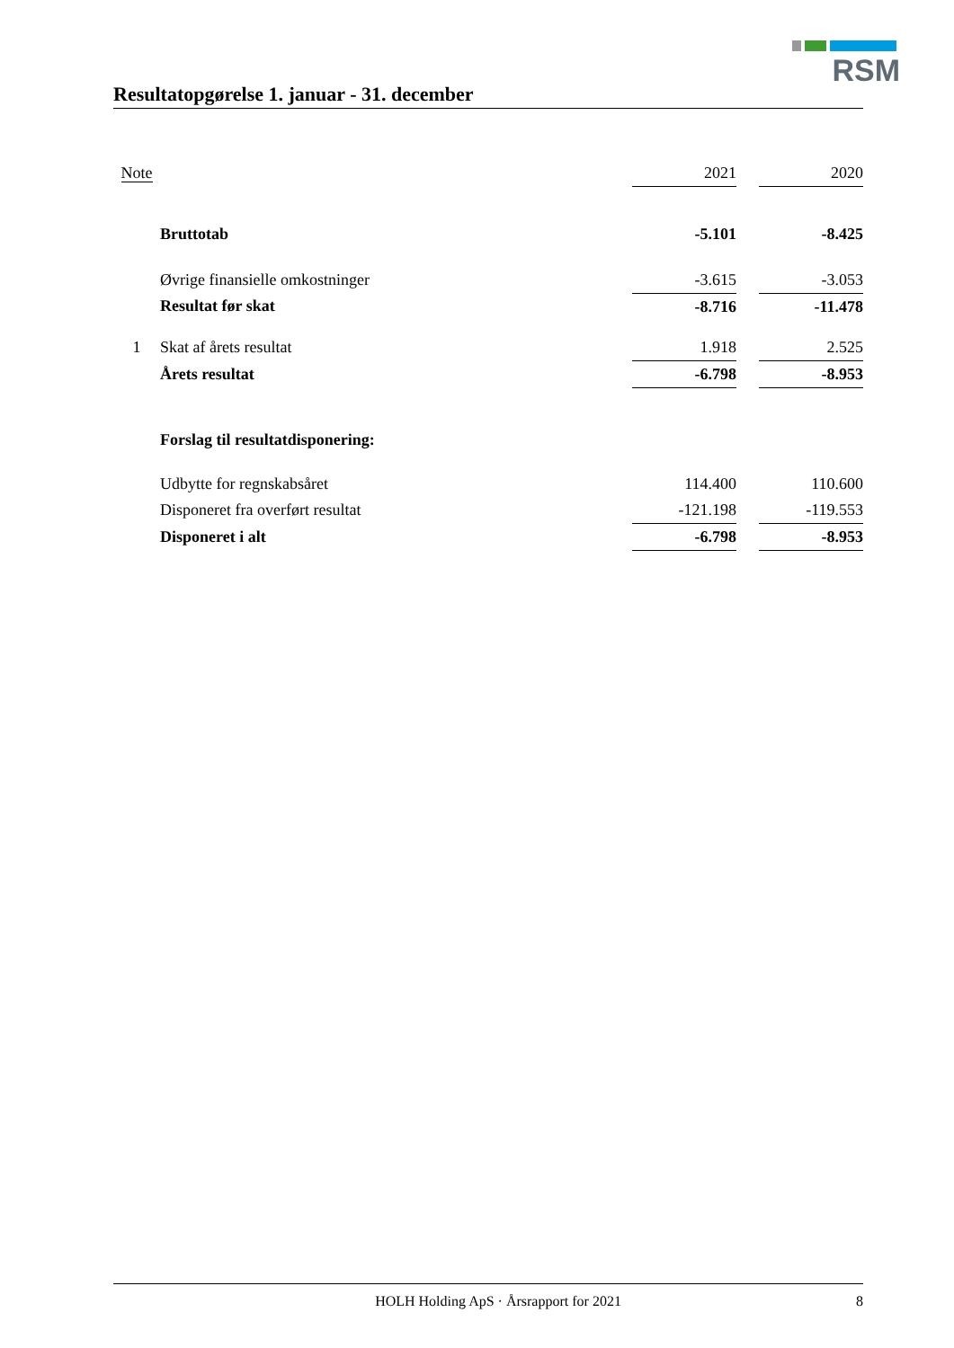RSM
Resultatopgørelse 1. januar - 31. december
| Note | | 2021 | | 2020 |
| --- | --- | --- | --- | --- |
| | Bruttotab | -5.101 | | -8.425 |
| | Øvrige finansielle omkostninger | -3.615 | | -3.053 |
| | Resultat før skat | -8.716 | | -11.478 |
| 1 | Skat af årets resultat | 1.918 | | 2.525 |
| | Årets resultat | -6.798 | | -8.953 |
| | Forslag til resultatdisponering: | | | |
| | Udbytte for regnskabsåret | 114.400 | | 110.600 |
| | Disponeret fra overført resultat | -121.198 | | -119.553 |
| | Disponeret i alt | -6.798 | | -8.953 |
HOLH Holding ApS · Årsrapport for 2021 8